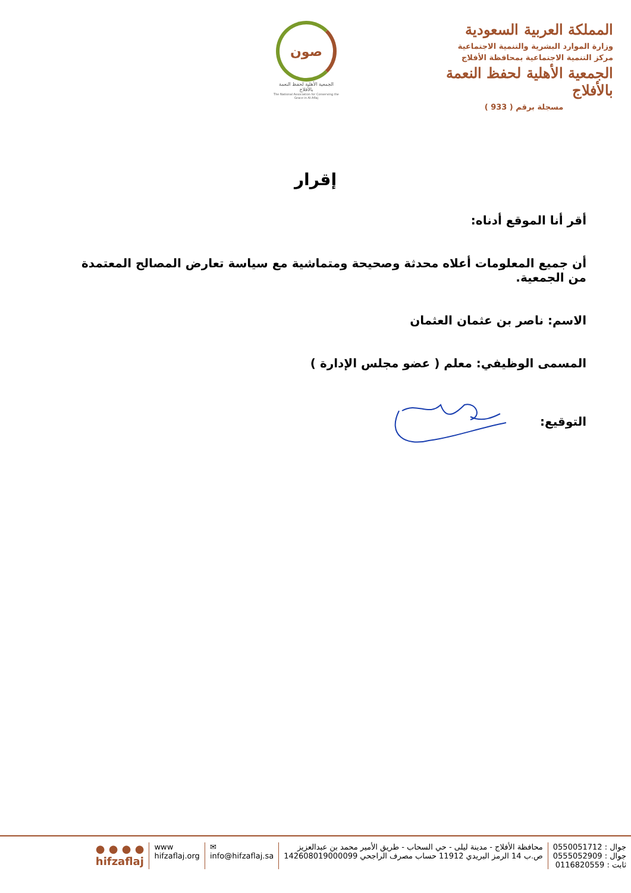المملكة العربية السعودية
وزارة الموارد البشرية والتنمية الاجتماعية
مركز التنمية الاجتماعية بمحافظة الأفلاج
الجمعية الأهلية لحفظ النعمة بالأفلاج
مسجلة برقم ( 933 )
صون
الجمعية الأهلية لحفظ النعمة بالأفلاج
The National Association for Conserving the Grace in Al-Aflaj
إقرار
أقر أنا الموقع أدناه:
أن جميع المعلومات أعلاه محدثة وصحيحة ومتماشية مع سياسة تعارض المصالح المعتمدة من الجمعية.
الاسم: ناصر بن عثمان العثمان
المسمى الوظيفي: معلم ( عضو مجلس الإدارة )
التوقيع:
جوال : 0550051712
جوال : 0555052909
ثابت : 0116820559
محافظة الأفلاج - مدينة ليلى - حي السحاب - طريق الأمير محمد بن عبدالعزيز
ص.ب 14 الرمز البريدي 11912 حساب مصرف الراجحي 142608019000099
✉
info@hifzaflaj.sa
www
hifzaflaj.org
● ● ● ●
hifzaflaj